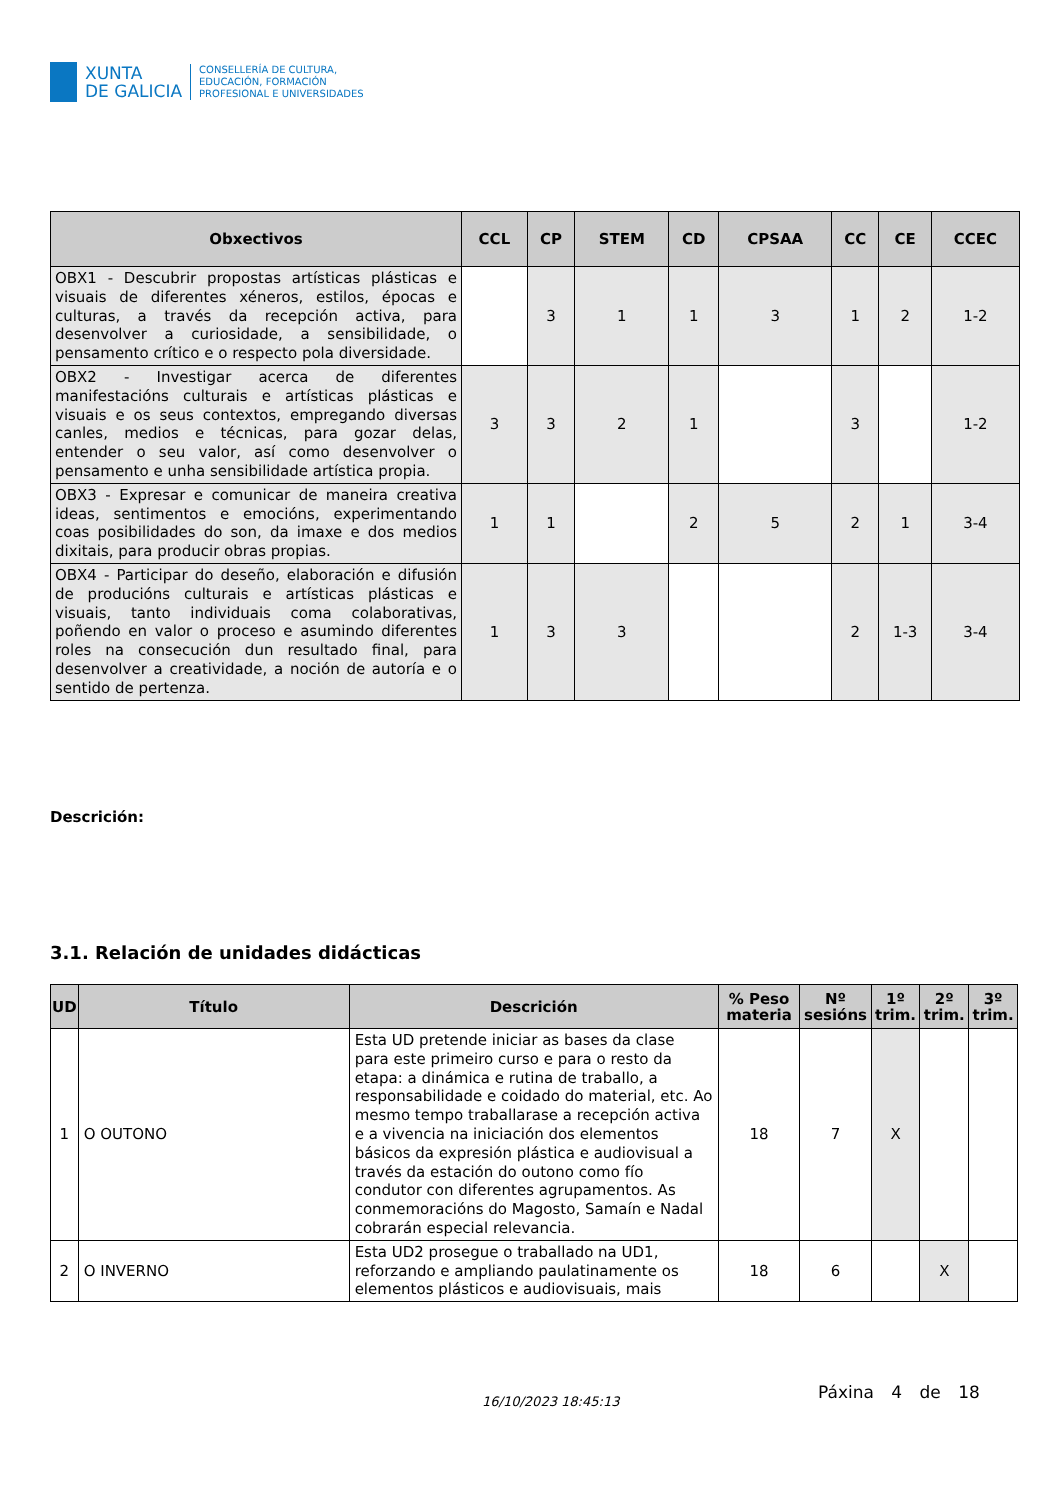XUNTA
DE GALICIA
CONSELLERÍA DE CULTURA,
EDUCACIÓN, FORMACIÓN
PROFESIONAL E UNIVERSIDADES
| Obxectivos | CCL | CP | STEM | CD | CPSAA | CC | CE | CCEC |
| --- | --- | --- | --- | --- | --- | --- | --- | --- |
| OBX1 - Descubrir propostas artísticas plásticas e visuais de diferentes xéneros, estilos, épocas e culturas, a través da recepción activa, para desenvolver a curiosidade, a sensibilidade, o pensamento crítico e o respecto pola diversidade. | | 3 | 1 | 1 | 3 | 1 | 2 | 1-2 |
| OBX2 - Investigar acerca de diferentes manifestacións culturais e artísticas plásticas e visuais e os seus contextos, empregando diversas canles, medios e técnicas, para gozar delas, entender o seu valor, así como desenvolver o pensamento e unha sensibilidade artística propia. | 3 | 3 | 2 | 1 | | 3 | | 1-2 |
| OBX3 - Expresar e comunicar de maneira creativa ideas, sentimentos e emocións, experimentando coas posibilidades do son, da imaxe e dos medios dixitais, para producir obras propias. | 1 | 1 | | 2 | 5 | 2 | 1 | 3-4 |
| OBX4 - Participar do deseño, elaboración e difusión de producións culturais e artísticas plásticas e visuais, tanto individuais coma colaborativas, poñendo en valor o proceso e asumindo diferentes roles na consecución dun resultado final, para desenvolver a creatividade, a noción de autoría e o sentido de pertenza. | 1 | 3 | 3 | | | 2 | 1-3 | 3-4 |
Descrición:
3.1. Relación de unidades didácticas
| UD | Título | Descrición | % Peso materia | Nº sesións | 1º trim. | 2º trim. | 3º trim. |
| --- | --- | --- | --- | --- | --- | --- | --- |
| 1 | O OUTONO | Esta UD pretende iniciar as bases da clase para este primeiro curso e para o resto da etapa: a dinámica e rutina de traballo, a responsabilidade e coidado do material, etc. Ao mesmo tempo traballarase a recepción activa e a vivencia na iniciación dos elementos básicos da expresión plástica e audiovisual a través da estación do outono como fío condutor con diferentes agrupamentos. As conmemoracións do Magosto, Samaín e Nadal cobrarán especial relevancia. | 18 | 7 | X | | |
| 2 | O INVERNO | Esta UD2 prosegue o traballado na UD1, reforzando e ampliando paulatinamente os elementos plásticos e audiovisuais, mais | 18 | 6 | | X | |
16/10/2023 18:45:13 Páxina 4 de 18